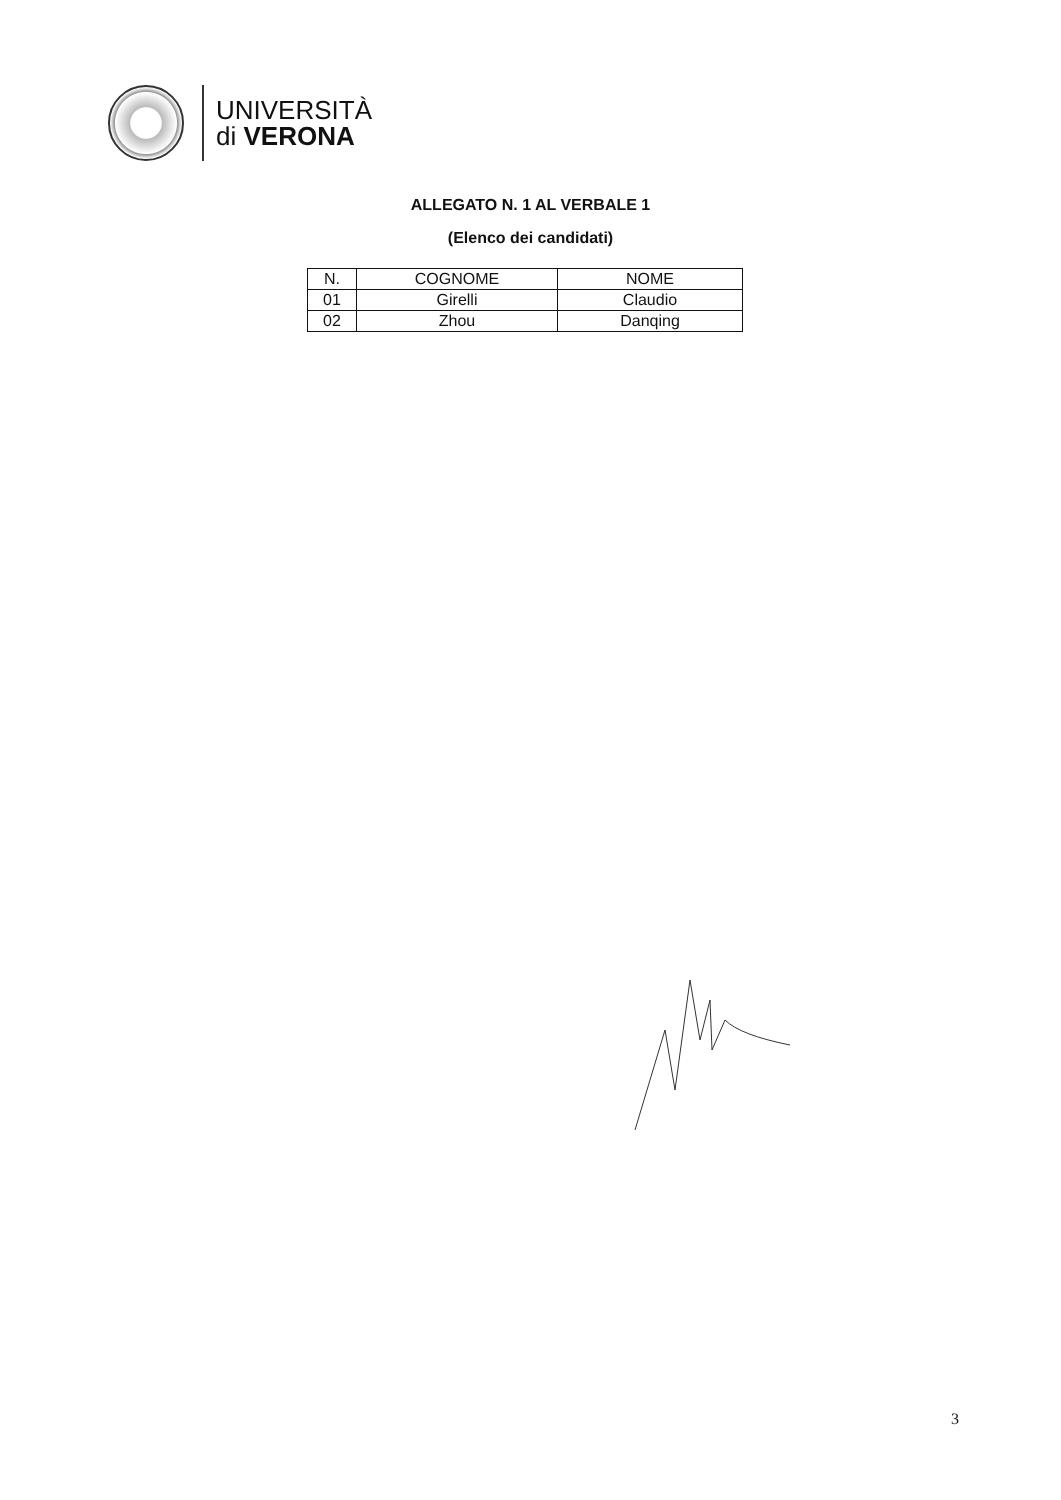UNIVERSITÀ
di VERONA
ALLEGATO N. 1 AL VERBALE 1
(Elenco dei candidati)
| N. | COGNOME | NOME |
| --- | --- | --- |
| 01 | Girelli | Claudio |
| 02 | Zhou | Danqing |
3